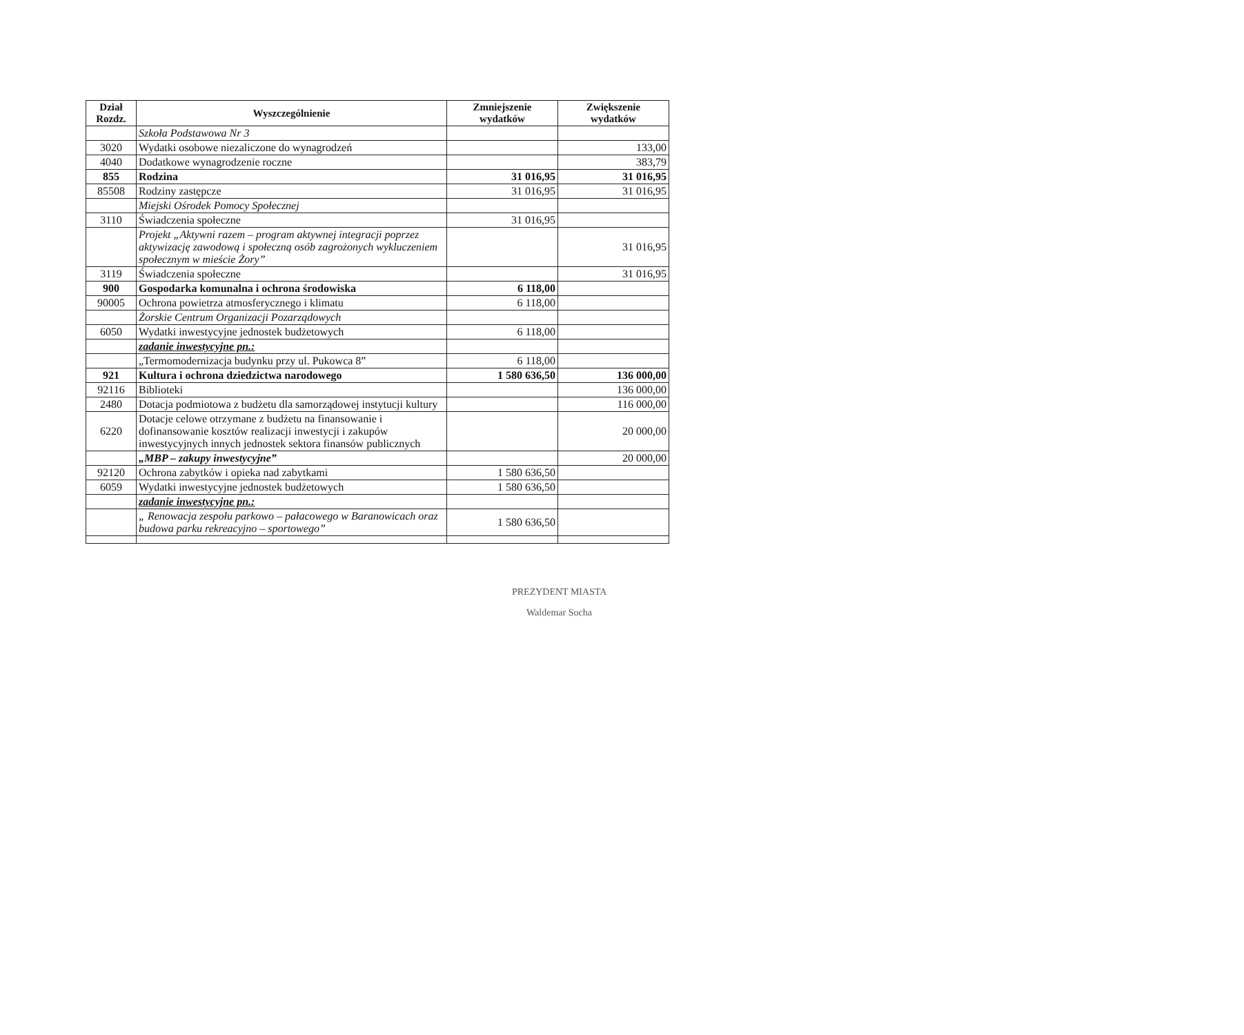| Dział Rozdz. | Wyszczególnienie | Zmniejszenie wydatków | Zwiększenie wydatków |
| --- | --- | --- | --- |
| | Szkoła Podstawowa Nr 3 | | |
| 3020 | Wydatki osobowe niezaliczone do wynagrodzeń | | 133,00 |
| 4040 | Dodatkowe wynagrodzenie roczne | | 383,79 |
| 855 | Rodzina | 31 016,95 | 31 016,95 |
| 85508 | Rodziny zastępcze | 31 016,95 | 31 016,95 |
| | Miejski Ośrodek Pomocy Społecznej | | |
| 3110 | Świadczenia społeczne | 31 016,95 | |
| | Projekt „Aktywni razem – program aktywnej integracji poprzez aktywizację zawodową i społeczną osób zagrożonych wykluczeniem społecznym w mieście Żory” | | 31 016,95 |
| 3119 | Świadczenia społeczne | | 31 016,95 |
| 900 | Gospodarka komunalna i ochrona środowiska | 6 118,00 | |
| 90005 | Ochrona powietrza atmosferycznego i klimatu | 6 118,00 | |
| | Żorskie Centrum Organizacji Pozarządowych | | |
| 6050 | Wydatki inwestycyjne jednostek budżetowych | 6 118,00 | |
| | zadanie inwestycyjne pn.: | | |
| | „Termomodernizacja budynku przy ul. Pukowca 8” | 6 118,00 | |
| 921 | Kultura i ochrona dziedzictwa narodowego | 1 580 636,50 | 136 000,00 |
| 92116 | Biblioteki | | 136 000,00 |
| 2480 | Dotacja podmiotowa z budżetu dla samorządowej instytucji kultury | | 116 000,00 |
| 6220 | Dotacje celowe otrzymane z budżetu na finansowanie i dofinansowanie kosztów realizacji inwestycji i zakupów inwestycyjnych innych jednostek sektora finansów publicznych | | 20 000,00 |
| | „MBP – zakupy inwestycyjne” | | 20 000,00 |
| 92120 | Ochrona zabytków i opieka nad zabytkami | 1 580 636,50 | |
| 6059 | Wydatki inwestycyjne jednostek budżetowych | 1 580 636,50 | |
| | zadanie inwestycyjne pn.: | | |
| | „ Renowacja zespołu parkowo – pałacowego w Baranowicach oraz budowa parku rekreacyjno – sportowego” | 1 580 636,50 | |
PREZYDENT MIASTA
Waldemar Socha